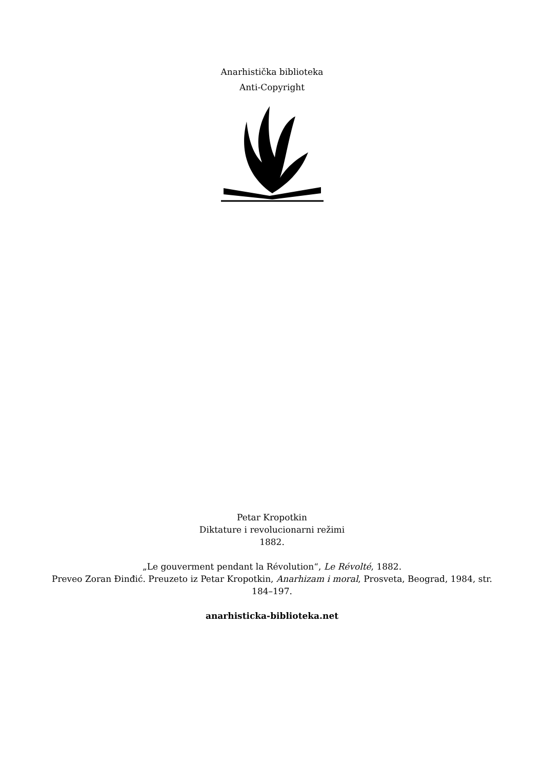Anarhistička biblioteka
Anti-Copyright
Petar Kropotkin
Diktature i revolucionarni režimi
1882.
„Le gouverment pendant la Révolution“, Le Révolté, 1882.
Preveo Zoran Đinđić. Preuzeto iz Petar Kropotkin, Anarhizam i moral, Prosveta, Beograd, 1984, str.
184–197.
anarhisticka-biblioteka.net